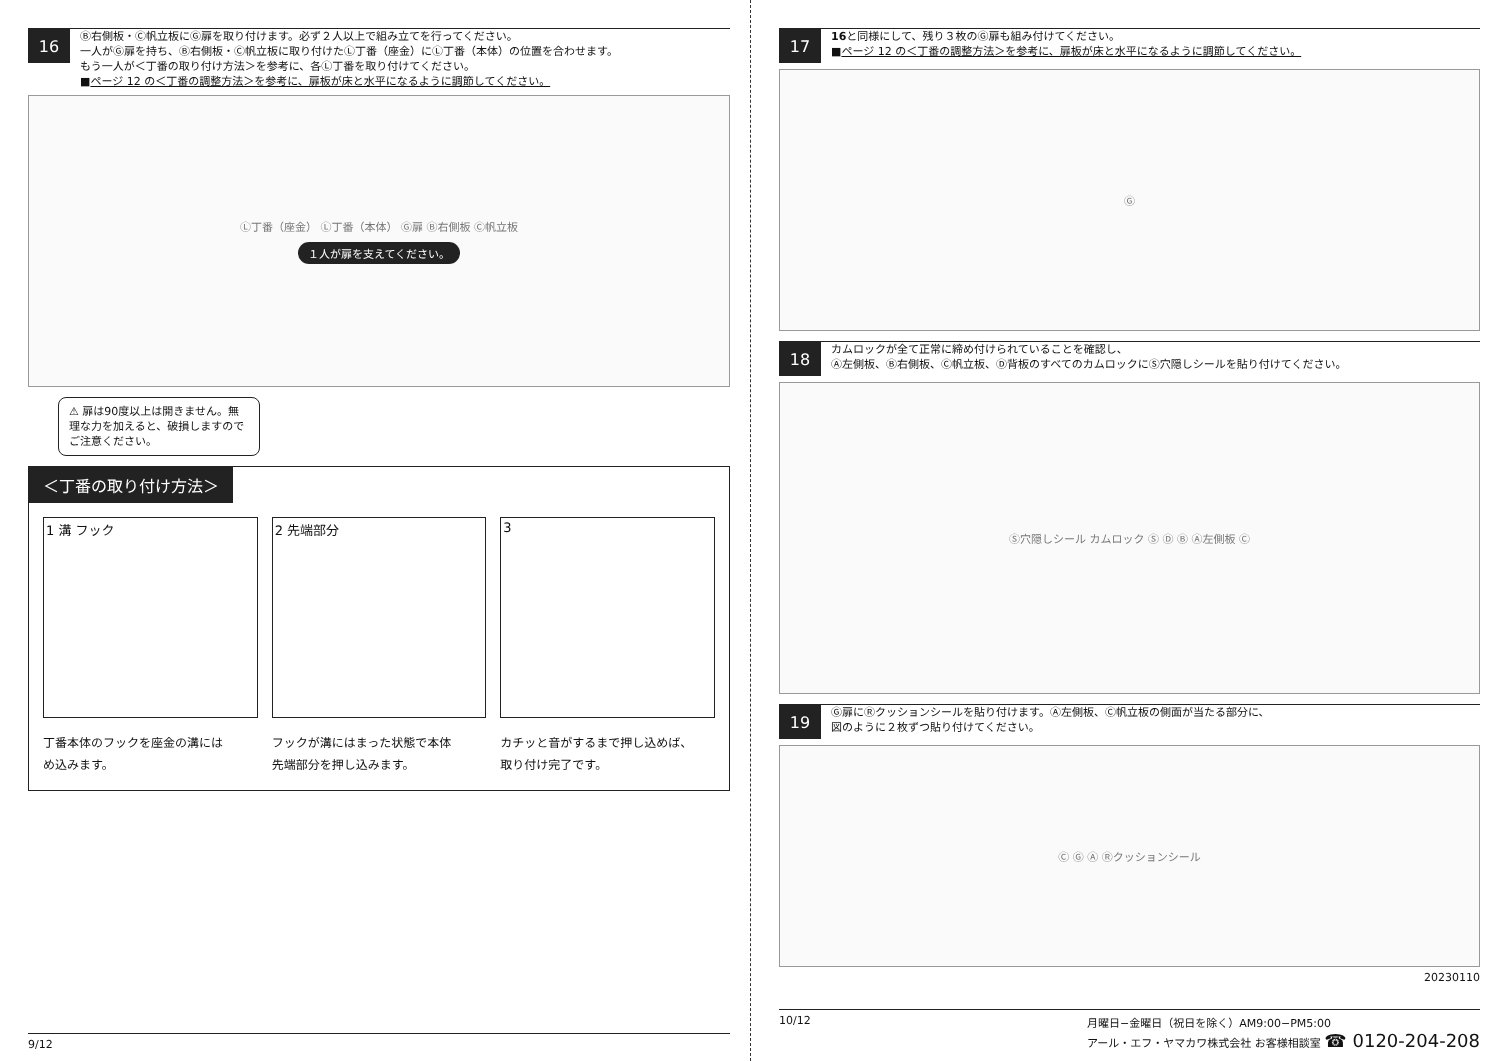16
Ⓑ右側板・Ⓒ帆立板にⒼ扉を取り付けます。必ず２人以上で組み立てを行ってください。
一人がⒼ扉を持ち、Ⓑ右側板・Ⓒ帆立板に取り付けたⓁ丁番（座金）にⓁ丁番（本体）の位置を合わせます。
もう一人が＜丁番の取り付け方法＞を参考に、各Ⓛ丁番を取り付けてください。
■ページ 12 の＜丁番の調整方法＞を参考に、扉板が床と水平になるように調節してください。
Ⓛ丁番（座金） Ⓛ丁番（本体） Ⓖ扉 Ⓑ右側板 Ⓒ帆立板
１人が扉を支えてください。
⚠ 扉は90度以上は開きません。無理な力を加えると、破損しますのでご注意ください。
＜丁番の取り付け方法＞
1 溝 フック
丁番本体のフックを座金の溝には
め込みます。
2 先端部分
フックが溝にはまった状態で本体
先端部分を押し込みます。
3
カチッと音がするまで押し込めば、
取り付け完了です。
9/12
17
16と同様にして、残り３枚のⒼ扉も組み付けてください。
■ページ 12 の＜丁番の調整方法＞を参考に、扉板が床と水平になるように調節してください。
Ⓖ
18
カムロックが全て正常に締め付けられていることを確認し、
Ⓐ左側板、Ⓑ右側板、Ⓒ帆立板、Ⓓ背板のすべてのカムロックにⓈ穴隠しシールを貼り付けてください。
Ⓢ穴隠しシール カムロック Ⓢ Ⓓ Ⓑ Ⓐ左側板 Ⓒ
19
Ⓖ扉にⓇクッションシールを貼り付けます。Ⓐ左側板、Ⓒ帆立板の側面が当たる部分に、
図のように２枚ずつ貼り付けてください。
Ⓒ Ⓖ Ⓐ Ⓡクッションシール
20230110
10/12 月曜日−金曜日（祝日を除く）AM9:00−PM5:00
アール・エフ・ヤマカワ株式会社 お客様相談室 ☎ 0120-204-208